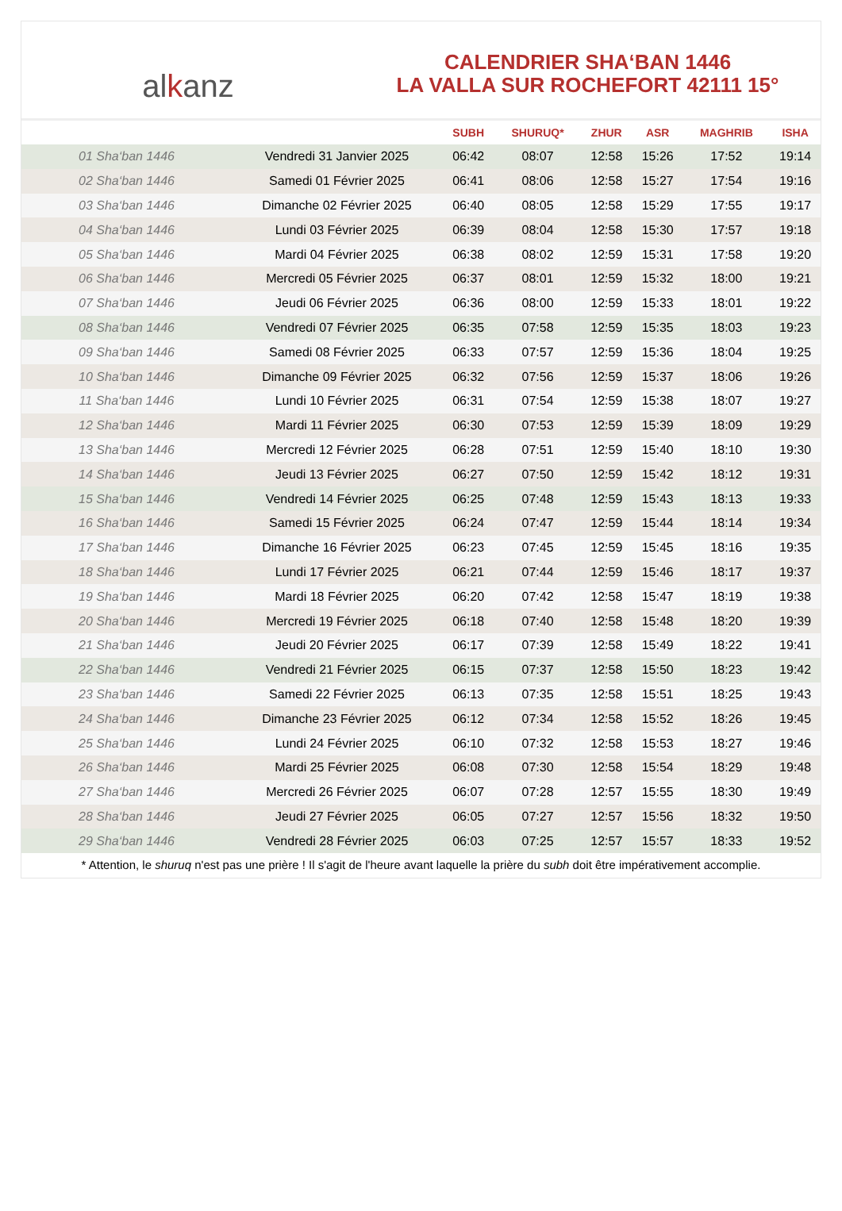alkanz
CALENDRIER SHA‘BAN 1446
LA VALLA SUR ROCHEFORT 42111 15°
| | | SUBH | SHURUQ* | ZHUR | ASR | MAGHRIB | ISHA |
| --- | --- | --- | --- | --- | --- | --- | --- |
| 01 Sha‘ban 1446 | Vendredi 31 Janvier 2025 | 06:42 | 08:07 | 12:58 | 15:26 | 17:52 | 19:14 |
| 02 Sha‘ban 1446 | Samedi 01 Février 2025 | 06:41 | 08:06 | 12:58 | 15:27 | 17:54 | 19:16 |
| 03 Sha‘ban 1446 | Dimanche 02 Février 2025 | 06:40 | 08:05 | 12:58 | 15:29 | 17:55 | 19:17 |
| 04 Sha‘ban 1446 | Lundi 03 Février 2025 | 06:39 | 08:04 | 12:58 | 15:30 | 17:57 | 19:18 |
| 05 Sha‘ban 1446 | Mardi 04 Février 2025 | 06:38 | 08:02 | 12:59 | 15:31 | 17:58 | 19:20 |
| 06 Sha‘ban 1446 | Mercredi 05 Février 2025 | 06:37 | 08:01 | 12:59 | 15:32 | 18:00 | 19:21 |
| 07 Sha‘ban 1446 | Jeudi 06 Février 2025 | 06:36 | 08:00 | 12:59 | 15:33 | 18:01 | 19:22 |
| 08 Sha‘ban 1446 | Vendredi 07 Février 2025 | 06:35 | 07:58 | 12:59 | 15:35 | 18:03 | 19:23 |
| 09 Sha‘ban 1446 | Samedi 08 Février 2025 | 06:33 | 07:57 | 12:59 | 15:36 | 18:04 | 19:25 |
| 10 Sha‘ban 1446 | Dimanche 09 Février 2025 | 06:32 | 07:56 | 12:59 | 15:37 | 18:06 | 19:26 |
| 11 Sha‘ban 1446 | Lundi 10 Février 2025 | 06:31 | 07:54 | 12:59 | 15:38 | 18:07 | 19:27 |
| 12 Sha‘ban 1446 | Mardi 11 Février 2025 | 06:30 | 07:53 | 12:59 | 15:39 | 18:09 | 19:29 |
| 13 Sha‘ban 1446 | Mercredi 12 Février 2025 | 06:28 | 07:51 | 12:59 | 15:40 | 18:10 | 19:30 |
| 14 Sha‘ban 1446 | Jeudi 13 Février 2025 | 06:27 | 07:50 | 12:59 | 15:42 | 18:12 | 19:31 |
| 15 Sha‘ban 1446 | Vendredi 14 Février 2025 | 06:25 | 07:48 | 12:59 | 15:43 | 18:13 | 19:33 |
| 16 Sha‘ban 1446 | Samedi 15 Février 2025 | 06:24 | 07:47 | 12:59 | 15:44 | 18:14 | 19:34 |
| 17 Sha‘ban 1446 | Dimanche 16 Février 2025 | 06:23 | 07:45 | 12:59 | 15:45 | 18:16 | 19:35 |
| 18 Sha‘ban 1446 | Lundi 17 Février 2025 | 06:21 | 07:44 | 12:59 | 15:46 | 18:17 | 19:37 |
| 19 Sha‘ban 1446 | Mardi 18 Février 2025 | 06:20 | 07:42 | 12:58 | 15:47 | 18:19 | 19:38 |
| 20 Sha‘ban 1446 | Mercredi 19 Février 2025 | 06:18 | 07:40 | 12:58 | 15:48 | 18:20 | 19:39 |
| 21 Sha‘ban 1446 | Jeudi 20 Février 2025 | 06:17 | 07:39 | 12:58 | 15:49 | 18:22 | 19:41 |
| 22 Sha‘ban 1446 | Vendredi 21 Février 2025 | 06:15 | 07:37 | 12:58 | 15:50 | 18:23 | 19:42 |
| 23 Sha‘ban 1446 | Samedi 22 Février 2025 | 06:13 | 07:35 | 12:58 | 15:51 | 18:25 | 19:43 |
| 24 Sha‘ban 1446 | Dimanche 23 Février 2025 | 06:12 | 07:34 | 12:58 | 15:52 | 18:26 | 19:45 |
| 25 Sha‘ban 1446 | Lundi 24 Février 2025 | 06:10 | 07:32 | 12:58 | 15:53 | 18:27 | 19:46 |
| 26 Sha‘ban 1446 | Mardi 25 Février 2025 | 06:08 | 07:30 | 12:58 | 15:54 | 18:29 | 19:48 |
| 27 Sha‘ban 1446 | Mercredi 26 Février 2025 | 06:07 | 07:28 | 12:57 | 15:55 | 18:30 | 19:49 |
| 28 Sha‘ban 1446 | Jeudi 27 Février 2025 | 06:05 | 07:27 | 12:57 | 15:56 | 18:32 | 19:50 |
| 29 Sha‘ban 1446 | Vendredi 28 Février 2025 | 06:03 | 07:25 | 12:57 | 15:57 | 18:33 | 19:52 |
* Attention, le shuruq n'est pas une prière ! Il s'agit de l'heure avant laquelle la prière du subh doit être impérativement accomplie.